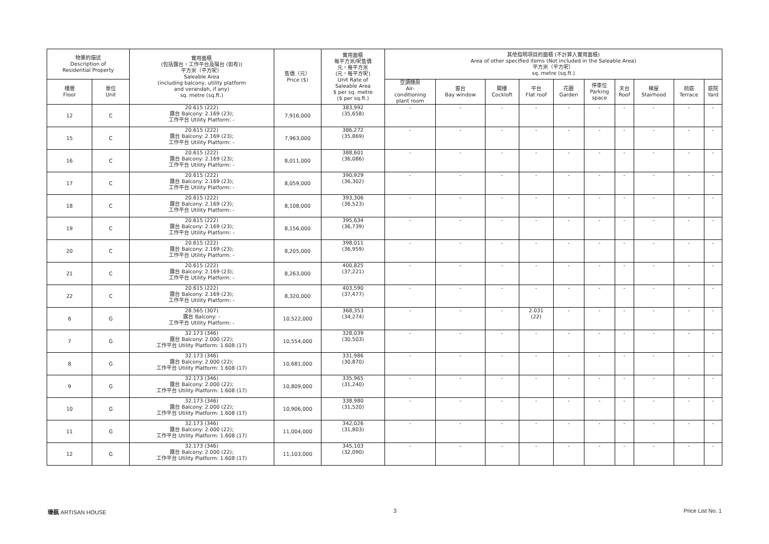| 物業的描述 Description of Residential Property | | 實用面積 (包括露台，工作平台及陽台 (如有)) 平方米（平方呎） Saleable Area (including balcony, utility platform and verandah, if any) sq. metre (sq.ft.) | 售價（元） Price ($) | 實用面積 每平方米/呎售價 元，每平方米 (元，每平方呎) Unit Rate of Saleable Area $ per sq. metre ($ per sq.ft.) | 其他指明項目的面積 (不計算入實用面積) Area of other specified items (Not included in the Saleable Area) 平方米（平方呎） sq. metre (sq.ft.) | | | | | | | | | |
| --- | --- | --- | --- | --- | --- | --- | --- | --- | --- | --- | --- | --- | --- | --- |
| 樓層 Floor | 單位 Unit | | | | 空調機房 Air- conditioning plant room | 窗台 Bay window | 閣樓 Cockloft | 平台 Flat roof | 花園 Garden | 停車位 Parking space | 天台 Roof | 梯屋 Stairhood | 前庭 Terrace | 庭院 Yard |
| 12 | C | 20.615 (222) 露台 Balcony: 2.169 (23); 工作平台 Utility Platform: - | 7,916,000 | 383,992 (35,658) | - | - | - | - | - | - | - | - | - | - |
| 15 | C | 20.615 (222) 露台 Balcony: 2.169 (23); 工作平台 Utility Platform: - | 7,963,000 | 386,272 (35,869) | - | - | - | - | - | - | - | - | - | - |
| 16 | C | 20.615 (222) 露台 Balcony: 2.169 (23); 工作平台 Utility Platform: - | 8,011,000 | 388,601 (36,086) | - | - | - | - | - | - | - | - | - | - |
| 17 | C | 20.615 (222) 露台 Balcony: 2.169 (23); 工作平台 Utility Platform: - | 8,059,000 | 390,929 (36,302) | - | - | - | - | - | - | - | - | - | - |
| 18 | C | 20.615 (222) 露台 Balcony: 2.169 (23); 工作平台 Utility Platform: - | 8,108,000 | 393,306 (36,523) | - | - | - | - | - | - | - | - | - | - |
| 19 | C | 20.615 (222) 露台 Balcony: 2.169 (23); 工作平台 Utility Platform: - | 8,156,000 | 395,634 (36,739) | - | - | - | - | - | - | - | - | - | - |
| 20 | C | 20.615 (222) 露台 Balcony: 2.169 (23); 工作平台 Utility Platform: - | 8,205,000 | 398,011 (36,959) | - | - | - | - | - | - | - | - | - | - |
| 21 | C | 20.615 (222) 露台 Balcony: 2.169 (23); 工作平台 Utility Platform: - | 8,263,000 | 400,825 (37,221) | - | - | - | - | - | - | - | - | - | - |
| 22 | C | 20.615 (222) 露台 Balcony: 2.169 (23); 工作平台 Utility Platform: - | 8,320,000 | 403,590 (37,477) | - | - | - | - | - | - | - | - | - | - |
| 6 | G | 28.565 (307) 露台 Balcony: - 工作平台 Utility Platform: - | 10,522,000 | 368,353 (34,274) | - | - | - | 2.031 (22) | - | - | - | - | - | - |
| 7 | G | 32.173 (346) 露台 Balcony: 2.000 (22); 工作平台 Utility Platform: 1.608 (17) | 10,554,000 | 328,039 (30,503) | - | - | - | - | - | - | - | - | - | - |
| 8 | G | 32.173 (346) 露台 Balcony: 2.000 (22); 工作平台 Utility Platform: 1.608 (17) | 10,681,000 | 331,986 (30,870) | - | - | - | - | - | - | - | - | - | - |
| 9 | G | 32.173 (346) 露台 Balcony: 2.000 (22); 工作平台 Utility Platform: 1.608 (17) | 10,809,000 | 335,965 (31,240) | - | - | - | - | - | - | - | - | - | - |
| 10 | G | 32.173 (346) 露台 Balcony: 2.000 (22); 工作平台 Utility Platform: 1.608 (17) | 10,906,000 | 338,980 (31,520) | - | - | - | - | - | - | - | - | - | - |
| 11 | G | 32.173 (346) 露台 Balcony: 2.000 (22); 工作平台 Utility Platform: 1.608 (17) | 11,004,000 | 342,026 (31,803) | - | - | - | - | - | - | - | - | - | - |
| 12 | G | 32.173 (346) 露台 Balcony: 2.000 (22); 工作平台 Utility Platform: 1.608 (17) | 11,103,000 | 345,103 (32,090) | - | - | - | - | - | - | - | - | - | - |
瑧蓺 ARTISAN HOUSE 3 Price List No. 1